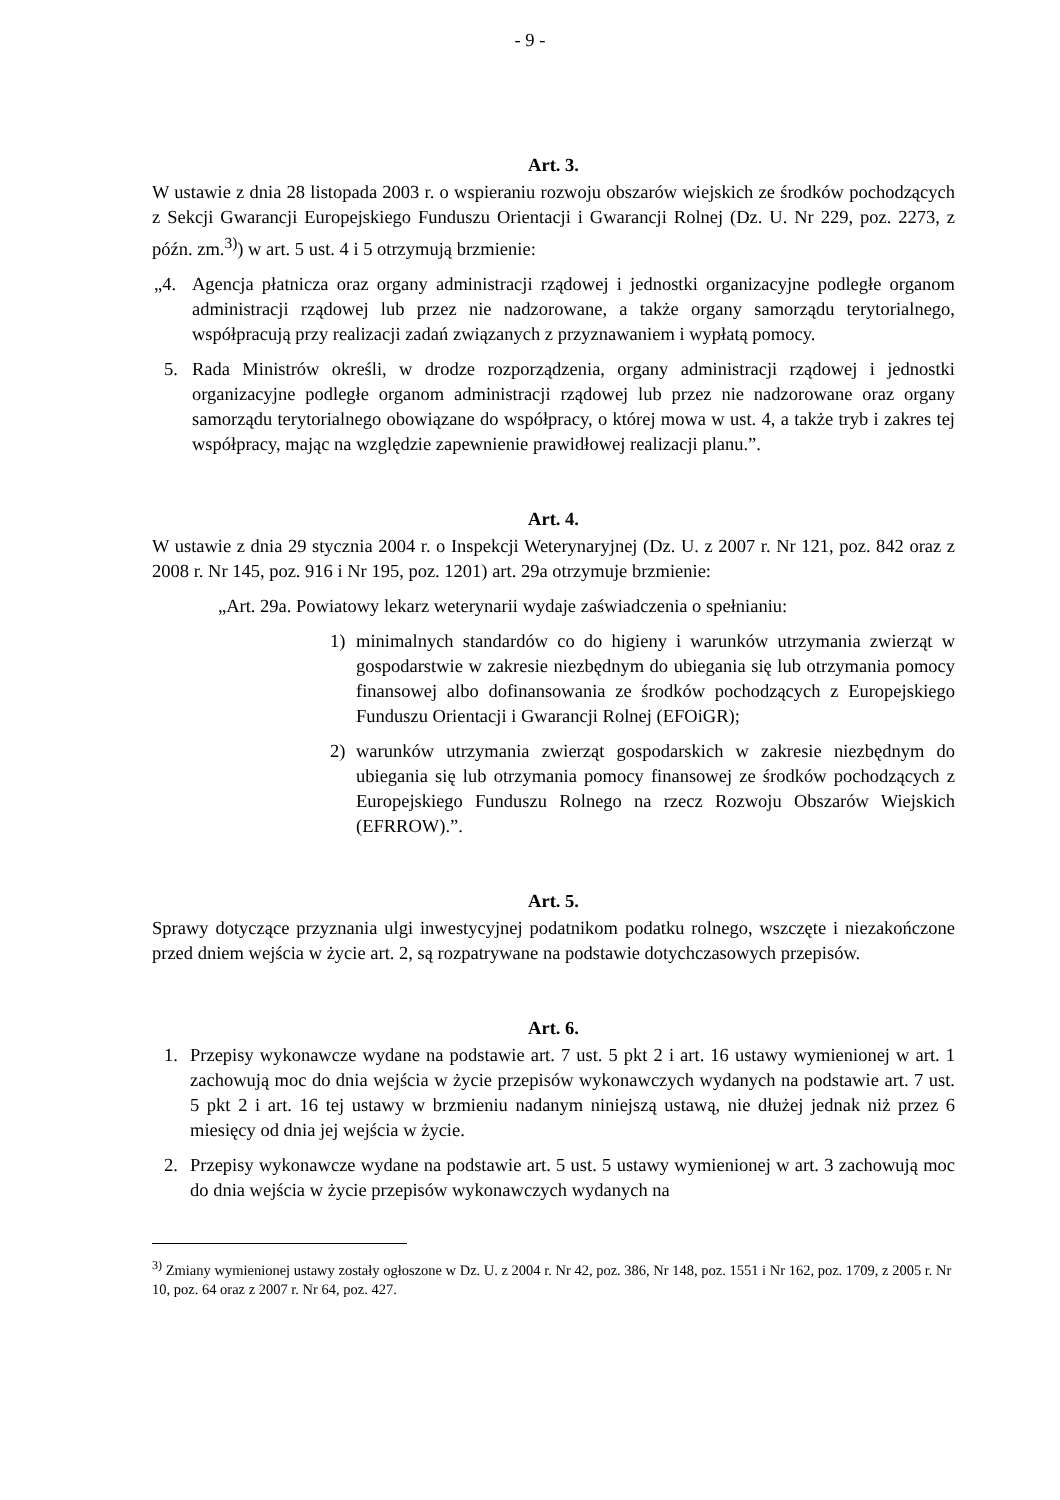- 9 -
Art. 3.
W ustawie z dnia 28 listopada 2003 r. o wspieraniu rozwoju obszarów wiejskich ze środków pochodzących z Sekcji Gwarancji Europejskiego Funduszu Orientacji i Gwarancji Rolnej (Dz. U. Nr 229, poz. 2273, z późn. zm.<sup>3)</sup>) w art. 5 ust. 4 i 5 otrzymują brzmienie:
„4. Agencja płatnicza oraz organy administracji rządowej i jednostki organizacyjne podległe organom administracji rządowej lub przez nie nadzorowane, a także organy samorządu terytorialnego, współpracują przy realizacji zadań związanych z przyznawaniem i wypłatą pomocy.
5. Rada Ministrów określi, w drodze rozporządzenia, organy administracji rządowej i jednostki organizacyjne podległe organom administracji rządowej lub przez nie nadzorowane oraz organy samorządu terytorialnego obowiązane do współpracy, o której mowa w ust. 4, a także tryb i zakres tej współpracy, mając na względzie zapewnienie prawidłowej realizacji planu.”.
Art. 4.
W ustawie z dnia 29 stycznia 2004 r. o Inspekcji Weterynaryjnej (Dz. U. z 2007 r. Nr 121, poz. 842 oraz z 2008 r. Nr 145, poz. 916 i Nr 195, poz. 1201) art. 29a otrzymuje brzmienie:
„Art. 29a. Powiatowy lekarz weterynarii wydaje zaświadczenia o spełnianiu:
1) minimalnych standardów co do higieny i warunków utrzymania zwierząt w gospodarstwie w zakresie niezbędnym do ubiegania się lub otrzymania pomocy finansowej albo dofinansowania ze środków pochodzących z Europejskiego Funduszu Orientacji i Gwarancji Rolnej (EFOiGR);
2) warunków utrzymania zwierząt gospodarskich w zakresie niezbędnym do ubiegania się lub otrzymania pomocy finansowej ze środków pochodzących z Europejskiego Funduszu Rolnego na rzecz Rozwoju Obszarów Wiejskich (EFRROW).”.
Art. 5.
Sprawy dotyczące przyznania ulgi inwestycyjnej podatnikom podatku rolnego, wszczęte i niezakończone przed dniem wejścia w życie art. 2, są rozpatrywane na podstawie dotychczasowych przepisów.
Art. 6.
1. Przepisy wykonawcze wydane na podstawie art. 7 ust. 5 pkt 2 i art. 16 ustawy wymienionej w art. 1 zachowują moc do dnia wejścia w życie przepisów wykonawczych wydanych na podstawie art. 7 ust. 5 pkt 2 i art. 16 tej ustawy w brzmieniu nadanym niniejszą ustawą, nie dłużej jednak niż przez 6 miesięcy od dnia jej wejścia w życie.
2. Przepisy wykonawcze wydane na podstawie art. 5 ust. 5 ustawy wymienionej w art. 3 zachowują moc do dnia wejścia w życie przepisów wykonawczych wydanych na
<sup>3)</sup> Zmiany wymienionej ustawy zostały ogłoszone w Dz. U. z 2004 r. Nr 42, poz. 386, Nr 148, poz. 1551 i Nr 162, poz. 1709, z 2005 r. Nr 10, poz. 64 oraz z 2007 r. Nr 64, poz. 427.